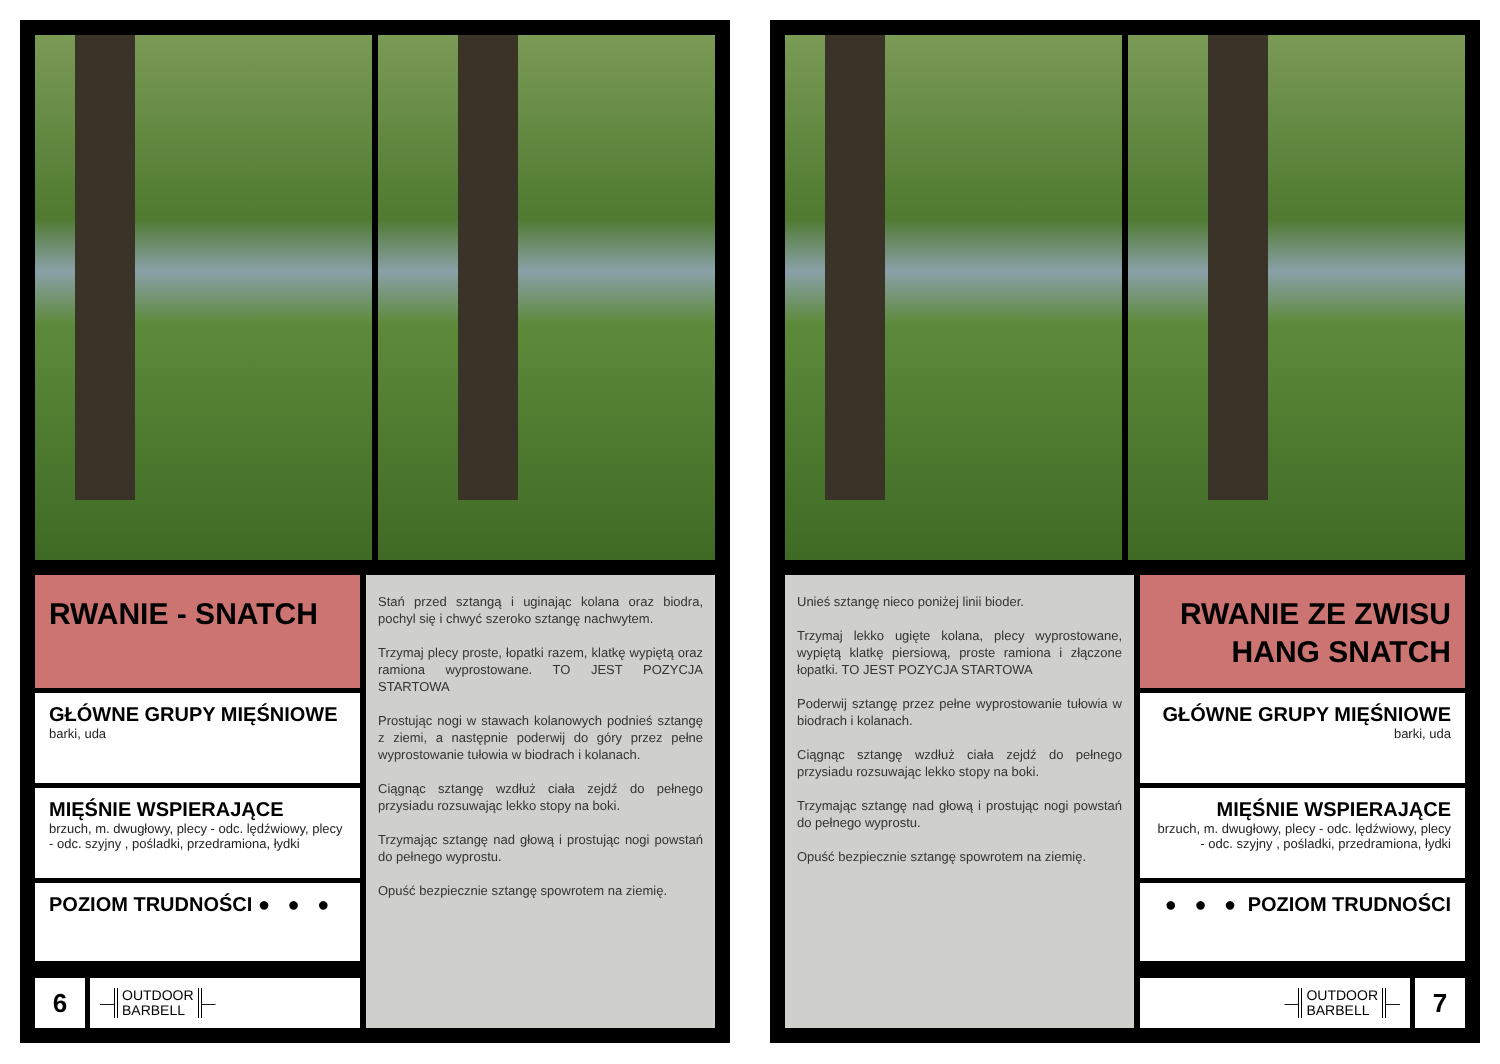RWANIE - SNATCH
GŁÓWNE GRUPY MIĘŚNIOWE
barki, uda
MIĘŚNIE WSPIERAJĄCE
brzuch, m. dwugłowy, plecy - odc. lędźwiowy, plecy - odc. szyjny , pośladki, przedramiona, łydki
POZIOM TRUDNOŚCI ● ● ●
6
— OUTDOOR
BARBELL —
Stań przed sztangą i uginając kolana oraz biodra, pochyl się i chwyć szeroko sztangę nachwytem.
Trzymaj plecy proste, łopatki razem, klatkę wypiętą oraz ramiona wyprostowane. TO JEST POZYCJA STARTOWA
Prostując nogi w stawach kolanowych podnieś sztangę z ziemi, a następnie poderwij do góry przez pełne wyprostowanie tułowia w biodrach i kolanach.
Ciągnąc sztangę wzdłuż ciała zejdź do pełnego przysiadu rozsuwając lekko stopy na boki.
Trzymając sztangę nad głową i prostując nogi powstań do pełnego wyprostu.
Opuść bezpiecznie sztangę spowrotem na ziemię.
Unieś sztangę nieco poniżej linii bioder.
Trzymaj lekko ugięte kolana, plecy wyprostowane, wypiętą klatkę piersiową, proste ramiona i złączone łopatki. TO JEST POZYCJA STARTOWA
Poderwij sztangę przez pełne wyprostowanie tułowia w biodrach i kolanach.
Ciągnąc sztangę wzdłuż ciała zejdź do pełnego przysiadu rozsuwając lekko stopy na boki.
Trzymając sztangę nad głową i prostując nogi powstań do pełnego wyprostu.
Opuść bezpiecznie sztangę spowrotem na ziemię.
RWANIE ZE ZWISU
HANG SNATCH
GŁÓWNE GRUPY MIĘŚNIOWE
barki, uda
MIĘŚNIE WSPIERAJĄCE
brzuch, m. dwugłowy, plecy - odc. lędźwiowy, plecy - odc. szyjny , pośladki, przedramiona, łydki
● ● ● POZIOM TRUDNOŚCI
— OUTDOOR
BARBELL —
7